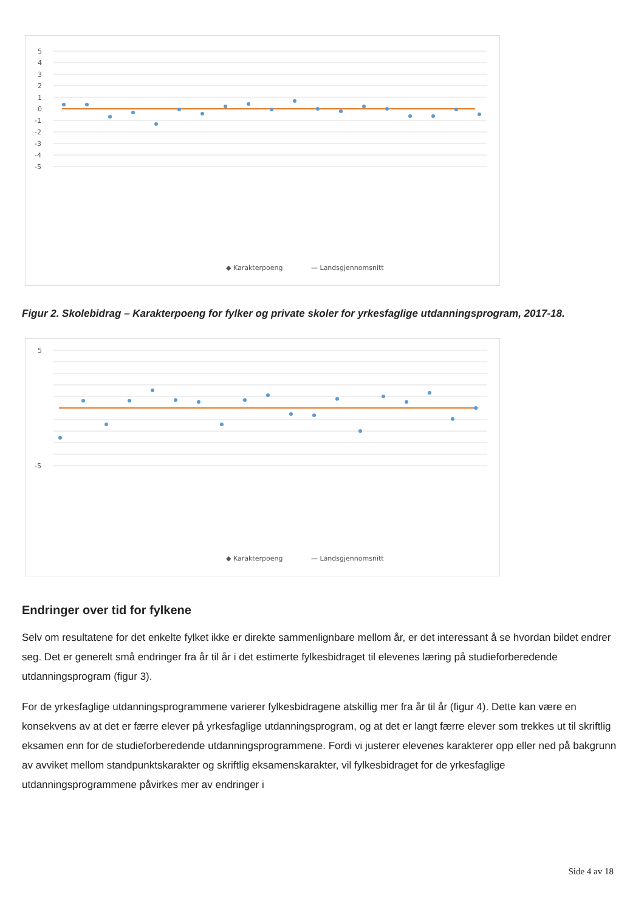5
4
3
2
1
0
-1
-2
-3
-4
-5
◆ Karakterpoeng
— Landsgjennomsnitt
Figur 2. Skolebidrag – Karakterpoeng for fylker og private skoler for yrkesfaglige utdanningsprogram, 2017-18.
5
-5
◆ Karakterpoeng
— Landsgjennomsnitt
Endringer over tid for fylkene
Selv om resultatene for det enkelte fylket ikke er direkte sammenlignbare mellom år, er det interessant å se hvordan bildet endrer seg. Det er generelt små endringer fra år til år i det estimerte fylkesbidraget til elevenes læring på studieforberedende utdanningsprogram (figur 3).
For de yrkesfaglige utdanningsprogrammene varierer fylkesbidragene atskillig mer fra år til år (figur 4). Dette kan være en konsekvens av at det er færre elever på yrkesfaglige utdanningsprogram, og at det er langt færre elever som trekkes ut til skriftlig eksamen enn for de studieforberedende utdanningsprogrammene. Fordi vi justerer elevenes karakterer opp eller ned på bakgrunn av avviket mellom standpunktskarakter og skriftlig eksamenskarakter, vil fylkesbidraget for de yrkesfaglige utdanningsprogrammene påvirkes mer av endringer i
Side 4 av 18